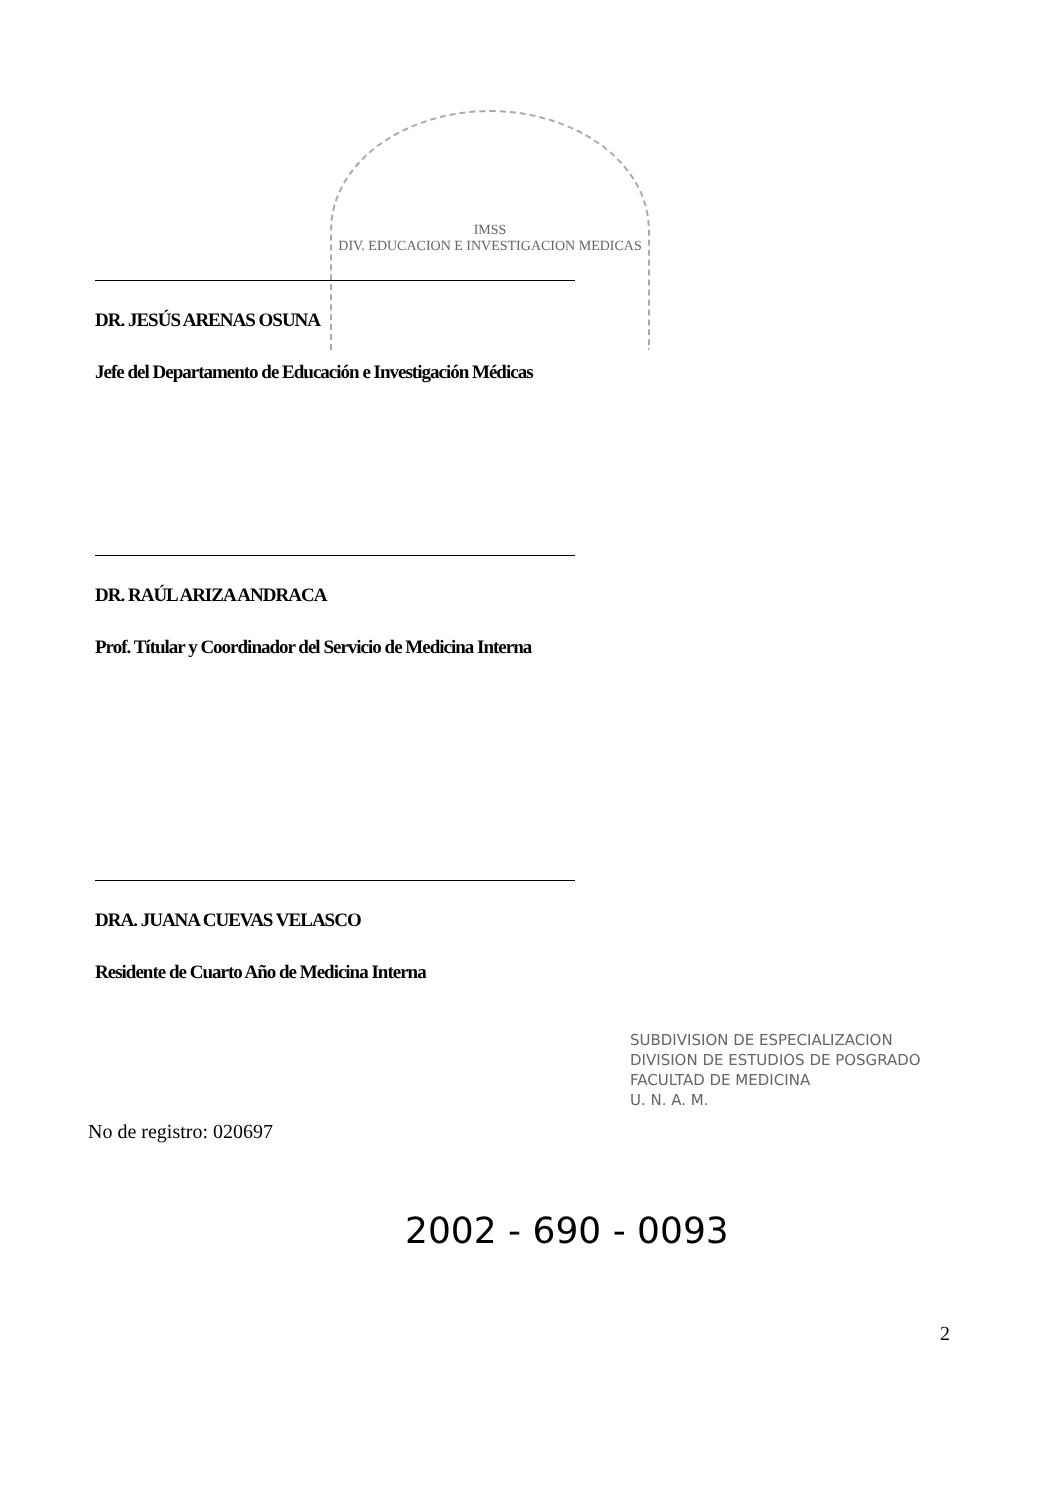IMSS
DIV. EDUCACION E INVESTIGACION MEDICAS
DR. JESÚS ARENAS OSUNA
Jefe del Departamento de Educación e Investigación Médicas
DR. RAÚL ARIZA ANDRACA
Prof. Títular y Coordinador del Servicio de Medicina Interna
DRA. JUANA CUEVAS VELASCO
Residente de Cuarto Año de Medicina Interna
SUBDIVISION DE ESPECIALIZACION
DIVISION DE ESTUDIOS DE POSGRADO
FACULTAD DE MEDICINA
U. N. A. M.
No de registro: 020697
2002 - 690 - 0093
2